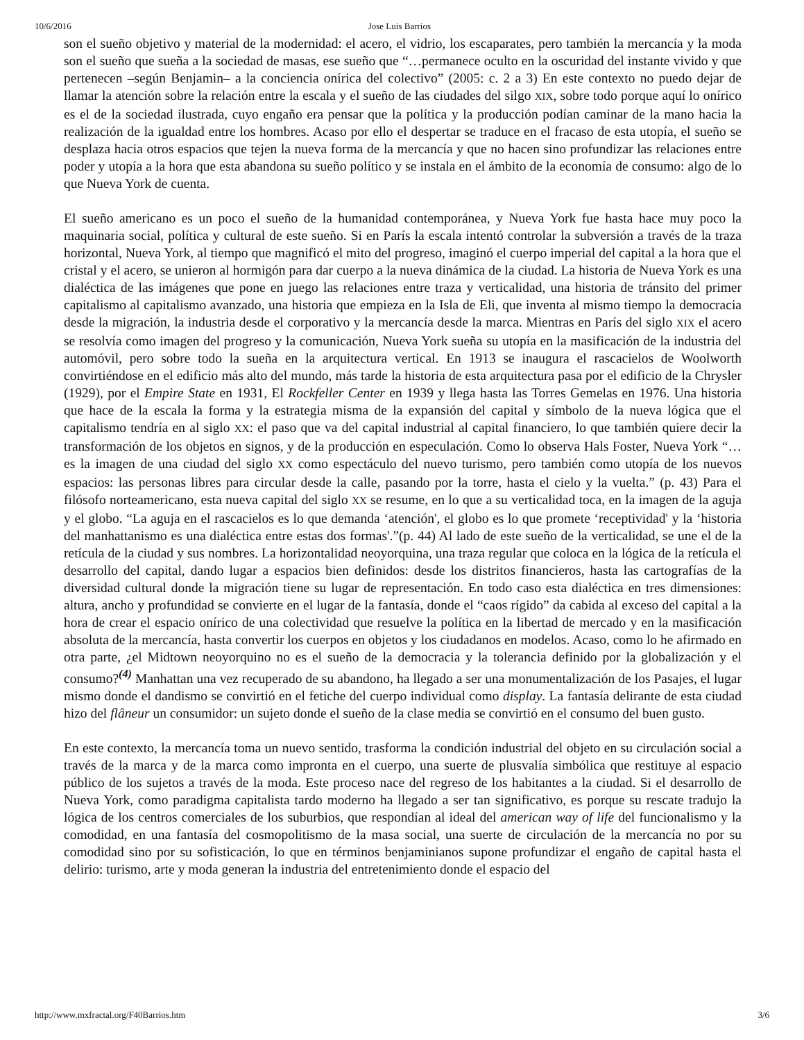10/6/2016 Jose Luis Barrios
son el sueño objetivo y material de la modernidad: el acero, el vidrio, los escaparates, pero también la mercancía y la moda son el sueño que sueña a la sociedad de masas, ese sueño que “…permanece oculto en la oscuridad del instante vivido y que pertenecen –según Benjamin– a la conciencia onírica del colectivo” (2005: c. 2 a 3) En este contexto no puedo dejar de llamar la atención sobre la relación entre la escala y el sueño de las ciudades del silgo XIX, sobre todo porque aquí lo onírico es el de la sociedad ilustrada, cuyo engaño era pensar que la política y la producción podían caminar de la mano hacia la realización de la igualdad entre los hombres. Acaso por ello el despertar se traduce en el fracaso de esta utopía, el sueño se desplaza hacia otros espacios que tejen la nueva forma de la mercancía y que no hacen sino profundizar las relaciones entre poder y utopía a la hora que esta abandona su sueño político y se instala en el ámbito de la economía de consumo: algo de lo que Nueva York de cuenta.
El sueño americano es un poco el sueño de la humanidad contemporánea, y Nueva York fue hasta hace muy poco la maquinaria social, política y cultural de este sueño. Si en París la escala intentó controlar la subversión a través de la traza horizontal, Nueva York, al tiempo que magnificó el mito del progreso, imaginó el cuerpo imperial del capital a la hora que el cristal y el acero, se unieron al hormigón para dar cuerpo a la nueva dinámica de la ciudad. La historia de Nueva York es una dialéctica de las imágenes que pone en juego las relaciones entre traza y verticalidad, una historia de tránsito del primer capitalismo al capitalismo avanzado, una historia que empieza en la Isla de Eli, que inventa al mismo tiempo la democracia desde la migración, la industria desde el corporativo y la mercancía desde la marca. Mientras en París del siglo XIX el acero se resolvía como imagen del progreso y la comunicación, Nueva York sueña su utopía en la masificación de la industria del automóvil, pero sobre todo la sueña en la arquitectura vertical. En 1913 se inaugura el rascacielos de Woolworth convirtiéndose en el edificio más alto del mundo, más tarde la historia de esta arquitectura pasa por el edificio de la Chrysler (1929), por el Empire State en 1931, El Rockfeller Center en 1939 y llega hasta las Torres Gemelas en 1976. Una historia que hace de la escala la forma y la estrategia misma de la expansión del capital y símbolo de la nueva lógica que el capitalismo tendría en al siglo XX: el paso que va del capital industrial al capital financiero, lo que también quiere decir la transformación de los objetos en signos, y de la producción en especulación. Como lo observa Hals Foster, Nueva York “…es la imagen de una ciudad del siglo XX como espectáculo del nuevo turismo, pero también como utopía de los nuevos espacios: las personas libres para circular desde la calle, pasando por la torre, hasta el cielo y la vuelta.” (p. 43) Para el filósofo norteamericano, esta nueva capital del siglo XX se resume, en lo que a su verticalidad toca, en la imagen de la aguja y el globo. “La aguja en el rascacielos es lo que demanda ‘atención', el globo es lo que promete ‘receptividad' y la ‘historia del manhattanismo es una dialéctica entre estas dos formas'.”(p. 44) Al lado de este sueño de la verticalidad, se une el de la retícula de la ciudad y sus nombres. La horizontalidad neoyorquina, una traza regular que coloca en la lógica de la retícula el desarrollo del capital, dando lugar a espacios bien definidos: desde los distritos financieros, hasta las cartografías de la diversidad cultural donde la migración tiene su lugar de representación. En todo caso esta dialéctica en tres dimensiones: altura, ancho y profundidad se convierte en el lugar de la fantasía, donde el “caos rígido” da cabida al exceso del capital a la hora de crear el espacio onírico de una colectividad que resuelve la política en la libertad de mercado y en la masificación absoluta de la mercancía, hasta convertir los cuerpos en objetos y los ciudadanos en modelos. Acaso, como lo he afirmado en otra parte, ¿el Midtown neoyorquino no es el sueño de la democracia y la tolerancia definido por la globalización y el consumo?<sup>(4)</sup> Manhattan una vez recuperado de su abandono, ha llegado a ser una monumentalización de los Pasajes, el lugar mismo donde el dandismo se convirtió en el fetiche del cuerpo individual como display. La fantasía delirante de esta ciudad hizo del flâneur un consumidor: un sujeto donde el sueño de la clase media se convirtió en el consumo del buen gusto.
En este contexto, la mercancía toma un nuevo sentido, trasforma la condición industrial del objeto en su circulación social a través de la marca y de la marca como impronta en el cuerpo, una suerte de plusvalía simbólica que restituye al espacio público de los sujetos a través de la moda. Este proceso nace del regreso de los habitantes a la ciudad. Si el desarrollo de Nueva York, como paradigma capitalista tardo moderno ha llegado a ser tan significativo, es porque su rescate tradujo la lógica de los centros comerciales de los suburbios, que respondían al ideal del american way of life del funcionalismo y la comodidad, en una fantasía del cosmopolitismo de la masa social, una suerte de circulación de la mercancía no por su comodidad sino por su sofisticación, lo que en términos benjaminianos supone profundizar el engaño de capital hasta el delirio: turismo, arte y moda generan la industria del entretenimiento donde el espacio del
http://www.mxfractal.org/F40Barrios.htm 3/6